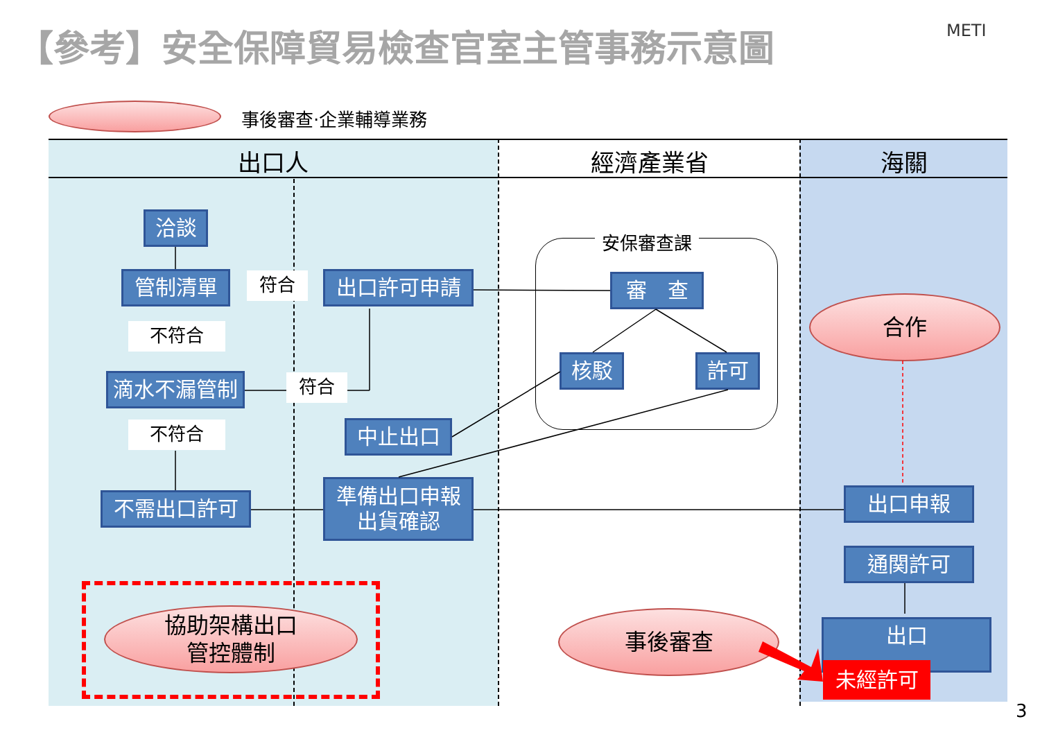【參考】安全保障貿易檢查官室主管事務示意圖
METI
事後審查‧企業輔導業務
出口人 經濟產業省 海關
洽談
管制清單 符合 出口許可申請
不符合
滴水不漏管制 符合
不符合 中止出口
不需出口許可
準備出口申報
出貨確認
安保審查課
審　查
核駁 許可
合作
出口申報
通関許可
出口
未經許可
協助架構出口
管控體制
事後審查
3